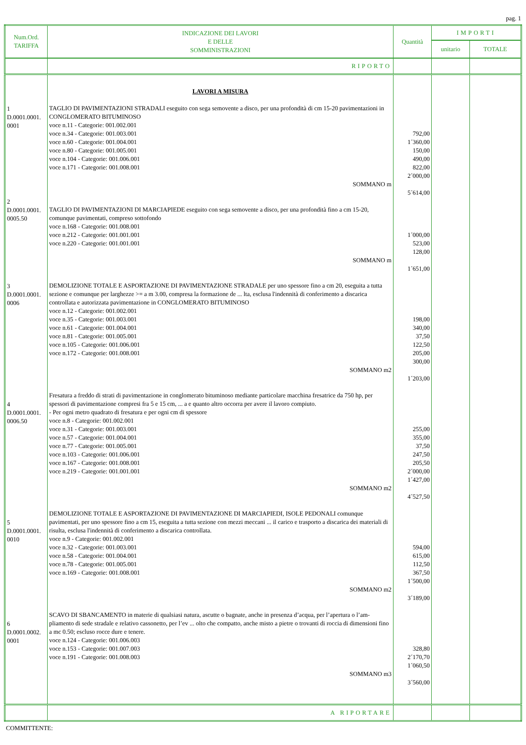pag. 1
| Num.Ord. TARIFFA | INDICAZIONE DEI LAVORI E DELLE SOMMINISTRAZIONI | Quantità | IMPORTI | |
| --- | --- | --- | --- | --- |
| | | | unitario | TOTALE |
| | RIPORTO | | | |
| 1 D.0001.0001. 0001 2 D.0001.0001. 0005.50 3 D.0001.0001. 0006 4 D.0001.0001. 0006.50 5 D.0001.0001. 0010 6 D.0001.0002. 0001 | LAVORI A MISURA TAGLIO DI PAVIMENTAZIONI STRADALI eseguito con sega semovente a disco, per una profondità di cm 15-20 pavimentazioni in CONGLOMERATO BITUMINOSO voce n.11 - Categorie: 001.002.001 voce n.34 - Categorie: 001.003.001 voce n.60 - Categorie: 001.004.001 voce n.80 - Categorie: 001.005.001 voce n.104 - Categorie: 001.006.001 voce n.171 - Categorie: 001.008.001 SOMMANO m TAGLIO DI PAVIMENTAZIONI DI MARCIAPIEDE eseguito con sega semovente a disco, per una profondità fino a cm 15-20, comunque pavimentati, compreso sottofondo voce n.168 - Categorie: 001.008.001 voce n.212 - Categorie: 001.001.001 voce n.220 - Categorie: 001.001.001 SOMMANO m DEMOLIZIONE TOTALE E ASPORTAZIONE DI PAVIMENTAZIONE STRADALE per uno spessore fino a cm 20, eseguita a tutta sezione e comunque per larghezze >= a m 3.00, compresa la formazione de ... lta, esclusa l'indennità di conferimento a discarica controllata e autorizzata pavimentazione in CONGLOMERATO BITUMINOSO voce n.12 - Categorie: 001.002.001 voce n.35 - Categorie: 001.003.001 voce n.61 - Categorie: 001.004.001 voce n.81 - Categorie: 001.005.001 voce n.105 - Categorie: 001.006.001 voce n.172 - Categorie: 001.008.001 SOMMANO m2 Fresatura a freddo di strati di pavimentazione in conglomerato bituminoso mediante particolare macchina fresatrice da 750 hp, per spessori di pavimentazione compresi fra 5 e 15 cm, ... a e quanto altro occorra per avere il lavoro compiuto. - Per ogni metro quadrato di fresatura e per ogni cm di spessore voce n.8 - Categorie: 001.002.001 voce n.31 - Categorie: 001.003.001 voce n.57 - Categorie: 001.004.001 voce n.77 - Categorie: 001.005.001 voce n.103 - Categorie: 001.006.001 voce n.167 - Categorie: 001.008.001 voce n.219 - Categorie: 001.001.001 SOMMANO m2 DEMOLIZIONE TOTALE E ASPORTAZIONE DI PAVIMENTAZIONE DI MARCIAPIEDI, ISOLE PEDONALI comunque pavimentati, per uno spessore fino a cm 15, eseguita a tutta sezione con mezzi meccani ... il carico e trasporto a discarica dei materiali di risulta, esclusa l'indennità di conferimento a discarica controllata. voce n.9 - Categorie: 001.002.001 voce n.32 - Categorie: 001.003.001 voce n.58 - Categorie: 001.004.001 voce n.78 - Categorie: 001.005.001 voce n.169 - Categorie: 001.008.001 SOMMANO m2 SCAVO DI SBANCAMENTO in materie di qualsiasi natura, ascutte o bagnate, anche in presenza d’acqua, per l’apertura o l’am- pliamento di sede stradale e relativo cassonetto, per l’ev ... olto che compatto, anche misto a pietre o trovanti di roccia di dimensioni fino a mc 0.50; escluso rocce dure e tenere. voce n.124 - Categorie: 001.006.003 voce n.153 - Categorie: 001.007.003 voce n.191 - Categorie: 001.008.003 SOMMANO m3 | 792,00 1´360,00 150,00 490,00 822,00 2´000,00 5´614,00 1´000,00 523,00 128,00 1´651,00 198,00 340,00 37,50 122,50 205,00 300,00 1´203,00 255,00 355,00 37,50 247,50 205,50 2´000,00 1´427,00 4´527,50 594,00 615,00 112,50 367,50 1´500,00 3´189,00 328,80 2´170,70 1´060,50 3´560,00 | | |
| | A RIPORTARE | | | |
COMMITTENTE: